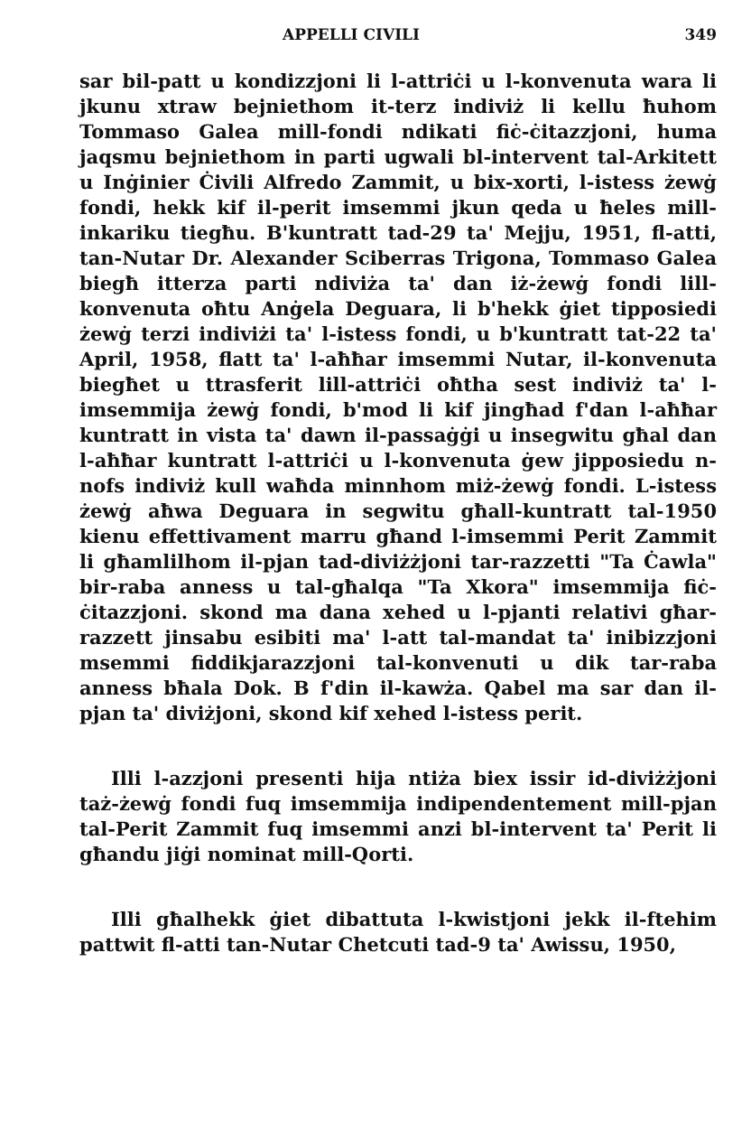APPELLI CIVILI 349
sar bil-patt u kondizzjoni li l-attriċi u l-konvenuta wara li jkunu xtraw bejniethom it-terz indiviż li kellu ħuhom Tommaso Galea mill-fondi ndikati fiċ-ċitazzjoni, huma jaqsmu bejniethom in parti ugwali bl-intervent tal-Arkitett u Inġinier Ċivili Alfredo Zammit, u bix-xorti, l-istess żewġ fondi, hekk kif il-perit imsemmi jkun qeda u ħeles mill-inkariku tiegħu. B'kuntratt tad-29 ta' Mejju, 1951, fl-atti, tan-Nutar Dr. Alexander Sciberras Trigona, Tommaso Galea biegħ itterza parti ndiviża ta' dan iż-żewġ fondi lill-konvenuta oħtu Anġela Deguara, li b'hekk ġiet tipposiedi żewġ terzi indiviżi ta' l-istess fondi, u b'kuntratt tat-22 ta' April, 1958, flatt ta' l-aħħar imsemmi Nutar, il-konvenuta biegħet u ttrasferit lill-attriċi oħtha sest indiviż ta' l-imsemmija żewġ fondi, b'mod li kif jingħad f'dan l-aħħar kuntratt in vista ta' dawn il-passaġġi u insegwitu għal dan l-aħħar kuntratt l-attriċi u l-konvenuta ġew jipposiedu n-nofs indiviż kull waħda minnhom miż-żewġ fondi. L-istess żewġ aħwa Deguara in segwitu għall-kuntratt tal-1950 kienu effettivament marru għand l-imsemmi Perit Zammit li għamlilhom il-pjan tad-diviżżjoni tar-razzetti "Ta Ċawla" bir-raba anness u tal-għalqa "Ta Xkora" imsemmija fiċ-ċitazzjoni. skond ma dana xehed u l-pjanti relativi għar-razzett jinsabu esibiti ma' l-att tal-mandat ta' inibizzjoni msemmi fiddikjarazzjoni tal-konvenuti u dik tar-raba anness bħala Dok. B f'din il-kawża. Qabel ma sar dan il-pjan ta' diviżjoni, skond kif xehed l-istess perit.
Illi l-azzjoni presenti hija ntiża biex issir id-diviżżjoni taż-żewġ fondi fuq imsemmija indipendentement mill-pjan tal-Perit Zammit fuq imsemmi anzi bl-intervent ta' Perit li għandu jiġi nominat mill-Qorti.
Illi għalhekk ġiet dibattuta l-kwistjoni jekk il-ftehim pattwit fl-atti tan-Nutar Chetcuti tad-9 ta' Awissu, 1950,